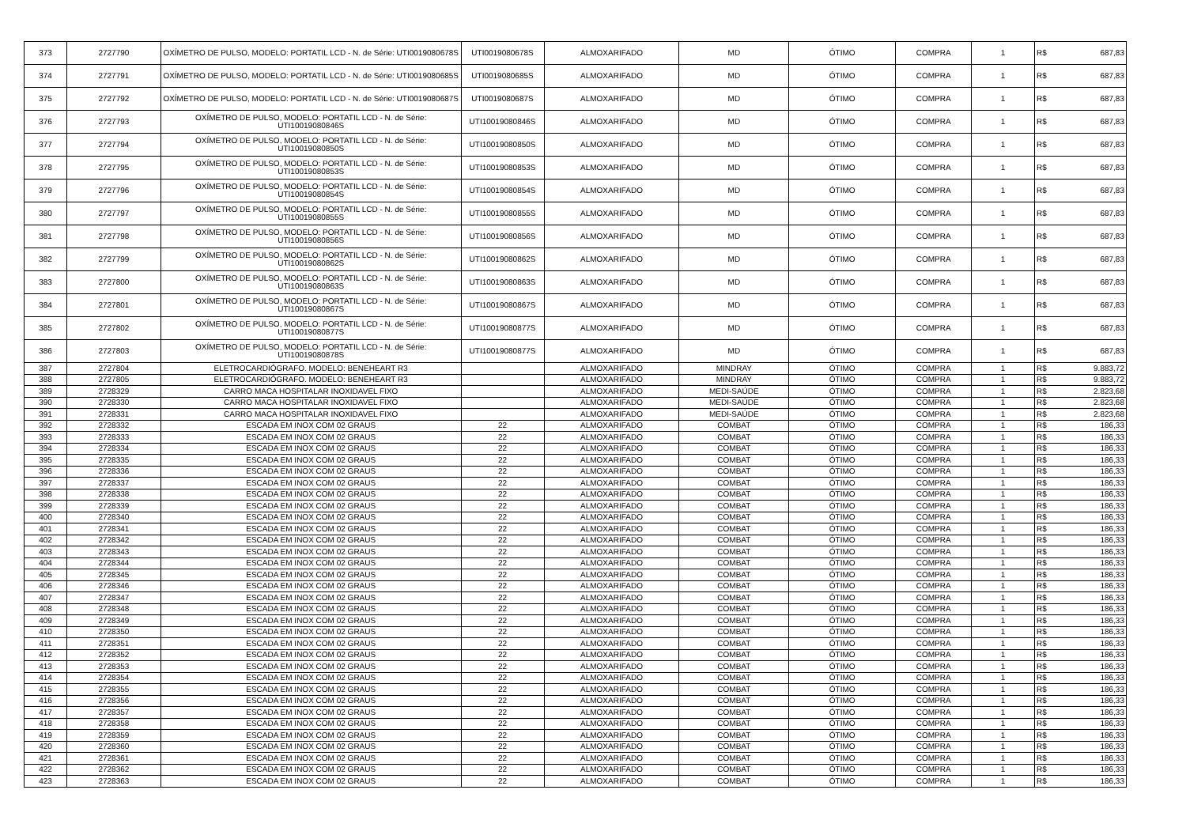| 373 | 2727790 | OXÍMETRO DE PULSO, MODELO: PORTATIL LCD - N. de Série: UTI0019080678S | UTI0019080678S | ALMOXARIFADO | MD | ÓTIMO | COMPRA | 1 | R$ | 687,83 |
| 374 | 2727791 | OXÍMETRO DE PULSO, MODELO: PORTATIL LCD - N. de Série: UTI0019080685S | UTI0019080685S | ALMOXARIFADO | MD | ÓTIMO | COMPRA | 1 | R$ | 687,83 |
| 375 | 2727792 | OXÍMETRO DE PULSO, MODELO: PORTATIL LCD - N. de Série: UTI0019080687S | UTI0019080687S | ALMOXARIFADO | MD | ÓTIMO | COMPRA | 1 | R$ | 687,83 |
| 376 | 2727793 | OXÍMETRO DE PULSO, MODELO: PORTATIL LCD - N. de Série: UTI10019080846S | UTI10019080846S | ALMOXARIFADO | MD | ÓTIMO | COMPRA | 1 | R$ | 687,83 |
| 377 | 2727794 | OXÍMETRO DE PULSO, MODELO: PORTATIL LCD - N. de Série: UTI10019080850S | UTI10019080850S | ALMOXARIFADO | MD | ÓTIMO | COMPRA | 1 | R$ | 687,83 |
| 378 | 2727795 | OXÍMETRO DE PULSO, MODELO: PORTATIL LCD - N. de Série: UTI10019080853S | UTI10019080853S | ALMOXARIFADO | MD | ÓTIMO | COMPRA | 1 | R$ | 687,83 |
| 379 | 2727796 | OXÍMETRO DE PULSO, MODELO: PORTATIL LCD - N. de Série: UTI10019080854S | UTI10019080854S | ALMOXARIFADO | MD | ÓTIMO | COMPRA | 1 | R$ | 687,83 |
| 380 | 2727797 | OXÍMETRO DE PULSO, MODELO: PORTATIL LCD - N. de Série: UTI10019080855S | UTI10019080855S | ALMOXARIFADO | MD | ÓTIMO | COMPRA | 1 | R$ | 687,83 |
| 381 | 2727798 | OXÍMETRO DE PULSO, MODELO: PORTATIL LCD - N. de Série: UTI10019080856S | UTI10019080856S | ALMOXARIFADO | MD | ÓTIMO | COMPRA | 1 | R$ | 687,83 |
| 382 | 2727799 | OXÍMETRO DE PULSO, MODELO: PORTATIL LCD - N. de Série: UTI10019080862S | UTI10019080862S | ALMOXARIFADO | MD | ÓTIMO | COMPRA | 1 | R$ | 687,83 |
| 383 | 2727800 | OXÍMETRO DE PULSO, MODELO: PORTATIL LCD - N. de Série: UTI10019080863S | UTI10019080863S | ALMOXARIFADO | MD | ÓTIMO | COMPRA | 1 | R$ | 687,83 |
| 384 | 2727801 | OXÍMETRO DE PULSO, MODELO: PORTATIL LCD - N. de Série: UTI10019080867S | UTI10019080867S | ALMOXARIFADO | MD | ÓTIMO | COMPRA | 1 | R$ | 687,83 |
| 385 | 2727802 | OXÍMETRO DE PULSO, MODELO: PORTATIL LCD - N. de Série: UTI10019080877S | UTI10019080877S | ALMOXARIFADO | MD | ÓTIMO | COMPRA | 1 | R$ | 687,83 |
| 386 | 2727803 | OXÍMETRO DE PULSO, MODELO: PORTATIL LCD - N. de Série: UTI10019080878S | UTI10019080877S | ALMOXARIFADO | MD | ÓTIMO | COMPRA | 1 | R$ | 687,83 |
| 387 | 2727804 | ELETROCARDIÓGRAFO. MODELO: BENEHEART R3 | | ALMOXARIFADO | MINDRAY | ÓTIMO | COMPRA | 1 | R$ | 9.883,72 |
| 388 | 2727805 | ELETROCARDIÓGRAFO. MODELO: BENEHEART R3 | | ALMOXARIFADO | MINDRAY | ÓTIMO | COMPRA | 1 | R$ | 9.883,72 |
| 389 | 2728329 | CARRO MACA HOSPITALAR INOXIDAVEL FIXO | | ALMOXARIFADO | MEDI-SAÚDE | ÓTIMO | COMPRA | 1 | R$ | 2.823,68 |
| 390 | 2728330 | CARRO MACA HOSPITALAR INOXIDAVEL FIXO | | ALMOXARIFADO | MEDI-SAÚDE | ÓTIMO | COMPRA | 1 | R$ | 2.823,68 |
| 391 | 2728331 | CARRO MACA HOSPITALAR INOXIDAVEL FIXO | | ALMOXARIFADO | MEDI-SAÚDE | ÓTIMO | COMPRA | 1 | R$ | 2.823,68 |
| 392 | 2728332 | ESCADA EM INOX COM 02 GRAUS | 22 | ALMOXARIFADO | COMBAT | ÓTIMO | COMPRA | 1 | R$ | 186,33 |
| 393 | 2728333 | ESCADA EM INOX COM 02 GRAUS | 22 | ALMOXARIFADO | COMBAT | ÓTIMO | COMPRA | 1 | R$ | 186,33 |
| 394 | 2728334 | ESCADA EM INOX COM 02 GRAUS | 22 | ALMOXARIFADO | COMBAT | ÓTIMO | COMPRA | 1 | R$ | 186,33 |
| 395 | 2728335 | ESCADA EM INOX COM 02 GRAUS | 22 | ALMOXARIFADO | COMBAT | ÓTIMO | COMPRA | 1 | R$ | 186,33 |
| 396 | 2728336 | ESCADA EM INOX COM 02 GRAUS | 22 | ALMOXARIFADO | COMBAT | ÓTIMO | COMPRA | 1 | R$ | 186,33 |
| 397 | 2728337 | ESCADA EM INOX COM 02 GRAUS | 22 | ALMOXARIFADO | COMBAT | ÓTIMO | COMPRA | 1 | R$ | 186,33 |
| 398 | 2728338 | ESCADA EM INOX COM 02 GRAUS | 22 | ALMOXARIFADO | COMBAT | ÓTIMO | COMPRA | 1 | R$ | 186,33 |
| 399 | 2728339 | ESCADA EM INOX COM 02 GRAUS | 22 | ALMOXARIFADO | COMBAT | ÓTIMO | COMPRA | 1 | R$ | 186,33 |
| 400 | 2728340 | ESCADA EM INOX COM 02 GRAUS | 22 | ALMOXARIFADO | COMBAT | ÓTIMO | COMPRA | 1 | R$ | 186,33 |
| 401 | 2728341 | ESCADA EM INOX COM 02 GRAUS | 22 | ALMOXARIFADO | COMBAT | ÓTIMO | COMPRA | 1 | R$ | 186,33 |
| 402 | 2728342 | ESCADA EM INOX COM 02 GRAUS | 22 | ALMOXARIFADO | COMBAT | ÓTIMO | COMPRA | 1 | R$ | 186,33 |
| 403 | 2728343 | ESCADA EM INOX COM 02 GRAUS | 22 | ALMOXARIFADO | COMBAT | ÓTIMO | COMPRA | 1 | R$ | 186,33 |
| 404 | 2728344 | ESCADA EM INOX COM 02 GRAUS | 22 | ALMOXARIFADO | COMBAT | ÓTIMO | COMPRA | 1 | R$ | 186,33 |
| 405 | 2728345 | ESCADA EM INOX COM 02 GRAUS | 22 | ALMOXARIFADO | COMBAT | ÓTIMO | COMPRA | 1 | R$ | 186,33 |
| 406 | 2728346 | ESCADA EM INOX COM 02 GRAUS | 22 | ALMOXARIFADO | COMBAT | ÓTIMO | COMPRA | 1 | R$ | 186,33 |
| 407 | 2728347 | ESCADA EM INOX COM 02 GRAUS | 22 | ALMOXARIFADO | COMBAT | ÓTIMO | COMPRA | 1 | R$ | 186,33 |
| 408 | 2728348 | ESCADA EM INOX COM 02 GRAUS | 22 | ALMOXARIFADO | COMBAT | ÓTIMO | COMPRA | 1 | R$ | 186,33 |
| 409 | 2728349 | ESCADA EM INOX COM 02 GRAUS | 22 | ALMOXARIFADO | COMBAT | ÓTIMO | COMPRA | 1 | R$ | 186,33 |
| 410 | 2728350 | ESCADA EM INOX COM 02 GRAUS | 22 | ALMOXARIFADO | COMBAT | ÓTIMO | COMPRA | 1 | R$ | 186,33 |
| 411 | 2728351 | ESCADA EM INOX COM 02 GRAUS | 22 | ALMOXARIFADO | COMBAT | ÓTIMO | COMPRA | 1 | R$ | 186,33 |
| 412 | 2728352 | ESCADA EM INOX COM 02 GRAUS | 22 | ALMOXARIFADO | COMBAT | ÓTIMO | COMPRA | 1 | R$ | 186,33 |
| 413 | 2728353 | ESCADA EM INOX COM 02 GRAUS | 22 | ALMOXARIFADO | COMBAT | ÓTIMO | COMPRA | 1 | R$ | 186,33 |
| 414 | 2728354 | ESCADA EM INOX COM 02 GRAUS | 22 | ALMOXARIFADO | COMBAT | ÓTIMO | COMPRA | 1 | R$ | 186,33 |
| 415 | 2728355 | ESCADA EM INOX COM 02 GRAUS | 22 | ALMOXARIFADO | COMBAT | ÓTIMO | COMPRA | 1 | R$ | 186,33 |
| 416 | 2728356 | ESCADA EM INOX COM 02 GRAUS | 22 | ALMOXARIFADO | COMBAT | ÓTIMO | COMPRA | 1 | R$ | 186,33 |
| 417 | 2728357 | ESCADA EM INOX COM 02 GRAUS | 22 | ALMOXARIFADO | COMBAT | ÓTIMO | COMPRA | 1 | R$ | 186,33 |
| 418 | 2728358 | ESCADA EM INOX COM 02 GRAUS | 22 | ALMOXARIFADO | COMBAT | ÓTIMO | COMPRA | 1 | R$ | 186,33 |
| 419 | 2728359 | ESCADA EM INOX COM 02 GRAUS | 22 | ALMOXARIFADO | COMBAT | ÓTIMO | COMPRA | 1 | R$ | 186,33 |
| 420 | 2728360 | ESCADA EM INOX COM 02 GRAUS | 22 | ALMOXARIFADO | COMBAT | ÓTIMO | COMPRA | 1 | R$ | 186,33 |
| 421 | 2728361 | ESCADA EM INOX COM 02 GRAUS | 22 | ALMOXARIFADO | COMBAT | ÓTIMO | COMPRA | 1 | R$ | 186,33 |
| 422 | 2728362 | ESCADA EM INOX COM 02 GRAUS | 22 | ALMOXARIFADO | COMBAT | ÓTIMO | COMPRA | 1 | R$ | 186,33 |
| 423 | 2728363 | ESCADA EM INOX COM 02 GRAUS | 22 | ALMOXARIFADO | COMBAT | ÓTIMO | COMPRA | 1 | R$ | 186,33 |